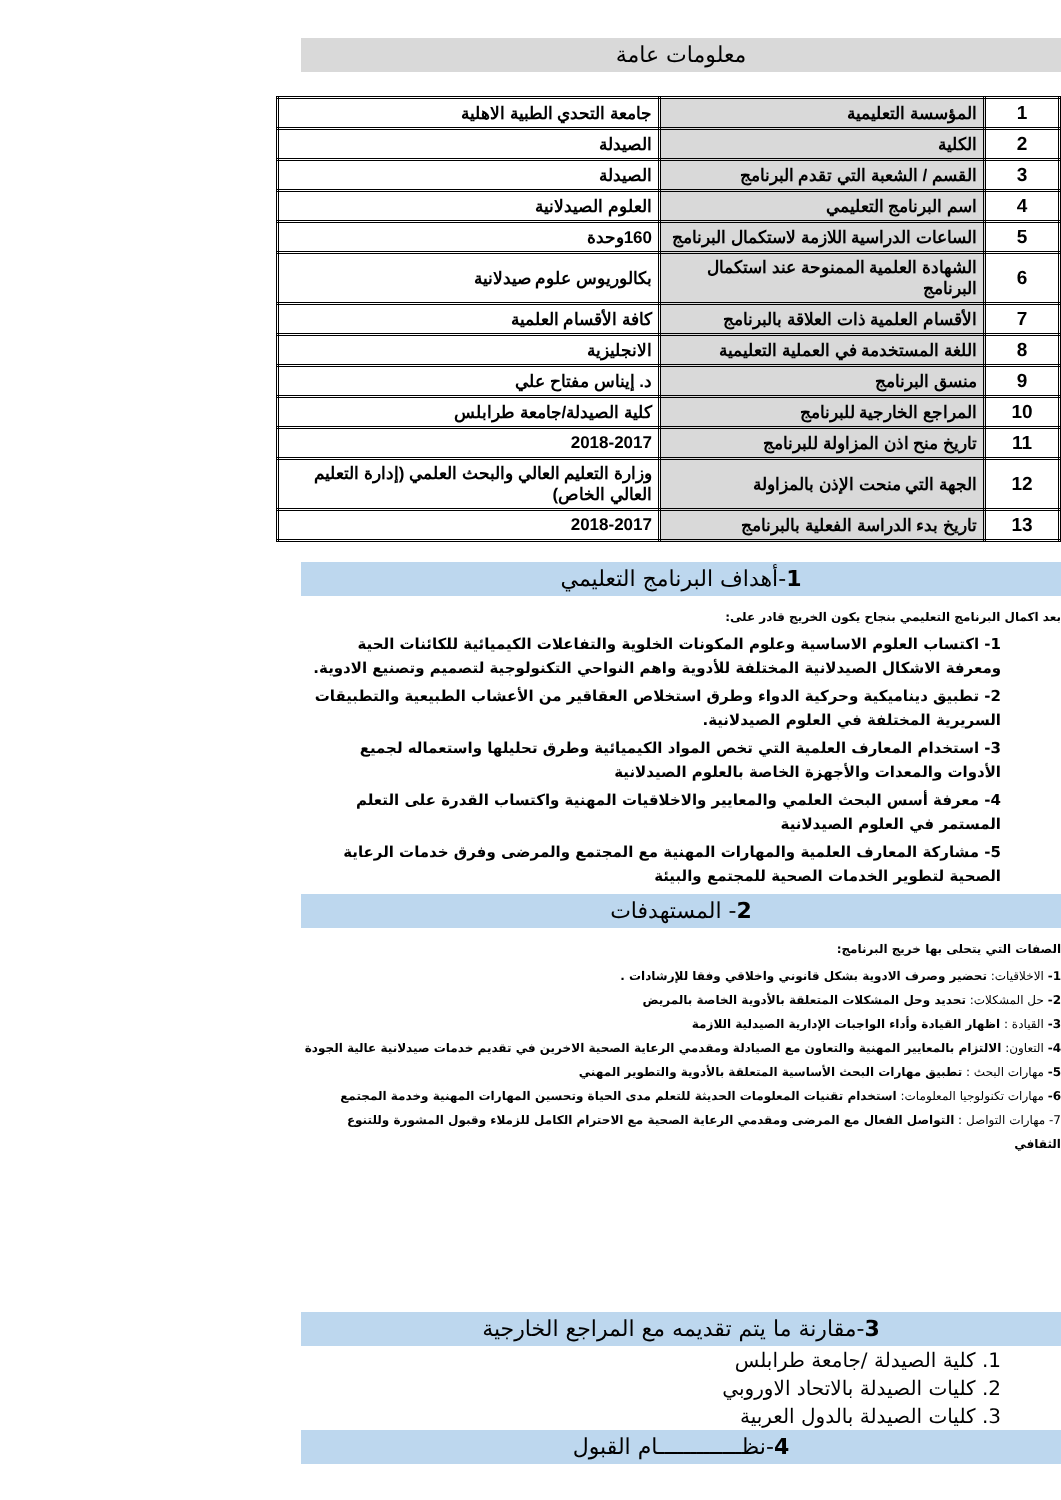معلومات عامة
| 1 | المؤسسة التعليمية | جامعة التحدي الطبية الاهلية |
| 2 | الكلية | الصيدلة |
| 3 | القسم / الشعبة التي تقدم البرنامج | الصيدلة |
| 4 | اسم البرنامج التعليمي | العلوم الصيدلانية |
| 5 | الساعات الدراسية اللازمة لاستكمال البرنامج | 160وحدة |
| 6 | الشهادة العلمية الممنوحة عند استكمال البرنامج | بكالوريوس علوم صيدلانية |
| 7 | الأقسام العلمية ذات العلاقة بالبرنامج | كافة الأقسام العلمية |
| 8 | اللغة المستخدمة في العملية التعليمية | الانجليزية |
| 9 | منسق البرنامج | د. إيناس مفتاح علي |
| 10 | المراجع الخارجية للبرنامج | كلية الصيدلة/جامعة طرابلس |
| 11 | تاريخ منح اذن المزاولة للبرنامج | 2018-2017 |
| 12 | الجهة التي منحت الإذن بالمزاولة | وزارة التعليم العالي والبحث العلمي (إدارة التعليم العالي الخاص) |
| 13 | تاريخ بدء الدراسة الفعلية بالبرنامج | 2018-2017 |
1-أهداف البرنامج التعليمي
بعد اكمال البرنامج التعليمي بنجاح يكون الخريج قادر على:
1- اكتساب العلوم الاساسية وعلوم المكونات الخلوية والتفاعلات الكيميائية للكائنات الحية ومعرفة الاشكال الصيدلانية المختلفة للأدوية واهم النواحي التكنولوجية لتصميم وتصنيع الادوية.
2- تطبيق ديناميكية وحركية الدواء وطرق استخلاص العقاقير من الأعشاب الطبيعية والتطبيقات السريرية المختلفة في العلوم الصيدلانية.
3- استخدام المعارف العلمية التي تخص المواد الكيميائية وطرق تحليلها واستعماله لجميع الأدوات والمعدات والأجهزة الخاصة بالعلوم الصيدلانية
4- معرفة أسس البحث العلمي والمعايير والاخلاقيات المهنية واكتساب القدرة على التعلم المستمر في العلوم الصيدلانية
5- مشاركة المعارف العلمية والمهارات المهنية مع المجتمع والمرضى وفرق خدمات الرعاية الصحية لتطوير الخدمات الصحية للمجتمع والبيئة
2- المستهدفات
الصفات التي يتحلى بها خريج البرنامج:
1- الاخلاقيات: تحضير وصرف الادوية بشكل قانوني واخلاقي وفقا للإرشادات .
2- حل المشكلات: تحديد وحل المشكلات المتعلقة بالأدوية الخاصة بالمريض
3- القيادة : اظهار القيادة وأداء الواجبات الإدارية الصيدلية اللازمة
4- التعاون: الالتزام بالمعايير المهنية والتعاون مع الصيادلة ومقدمي الرعاية الصحية الاخرين في تقديم خدمات صيدلانية عالية الجودة
5- مهارات البحث : تطبيق مهارات البحث الأساسية المتعلقة بالأدوية والتطوير المهني
6- مهارات تكنولوجيا المعلومات: استخدام تقنيات المعلومات الحديثة للتعلم مدى الحياة وتحسين المهارات المهنية وخدمة المجتمع
7- مهارات التواصل : التواصل الفعال مع المرضى ومقدمي الرعاية الصحية مع الاحترام الكامل للزملاء وقبول المشورة وللتنوع الثقافي
3-مقارنة ما يتم تقديمه مع المراجع الخارجية
1. كلية الصيدلة /جامعة طرابلس
2. كليات الصيدلة بالاتحاد الاوروبي
3. كليات الصيدلة بالدول العربية
4-نظـــــــــــــام القبول